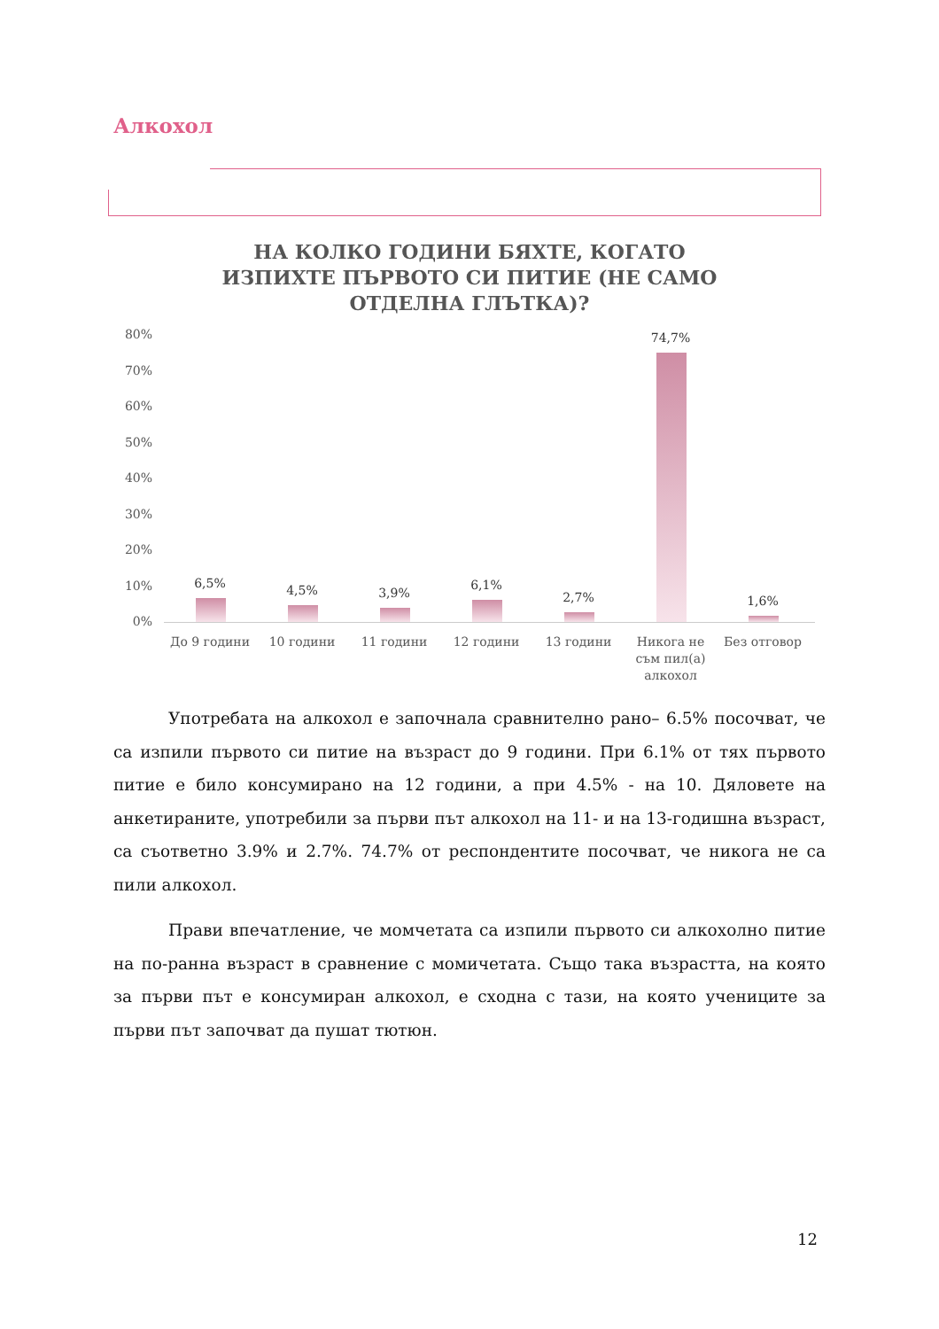Алкохол
НА КОЛКО ГОДИНИ БЯХТЕ, КОГАТО ИЗПИХТЕ ПЪРВОТО СИ ПИТИЕ (НЕ САМО ОТДЕЛНА ГЛЪТКА)?
80%
70%
60%
50%
40%
30%
20%
10%
0%
6,5% 4,5% 3,9%
6,1%
2,7%
74,7%
1,6%
До 9 години 10 години 11 години 12 години 13 години
Никога не съм пил(а) алкохол
Без отговор
Употребата на алкохол е започнала сравнително рано– 6.5% посочват, че са изпили първото си питие на възраст до 9 години. При 6.1% от тях първото питие е било консумирано на 12 години, а при 4.5% - на 10. Дяловете на анкетираните, употребили за първи път алкохол на 11- и на 13-годишна възраст, са съответно 3.9% и 2.7%. 74.7% от респондентите посочват, че никога не са пили алкохол.
Прави впечатление, че момчетата са изпили първото си алкохолно питие на по-ранна възраст в сравнение с момичетата. Също така възрастта, на която за първи път е консумиран алкохол, е сходна с тази, на която учениците за първи път започват да пушат тютюн.
12